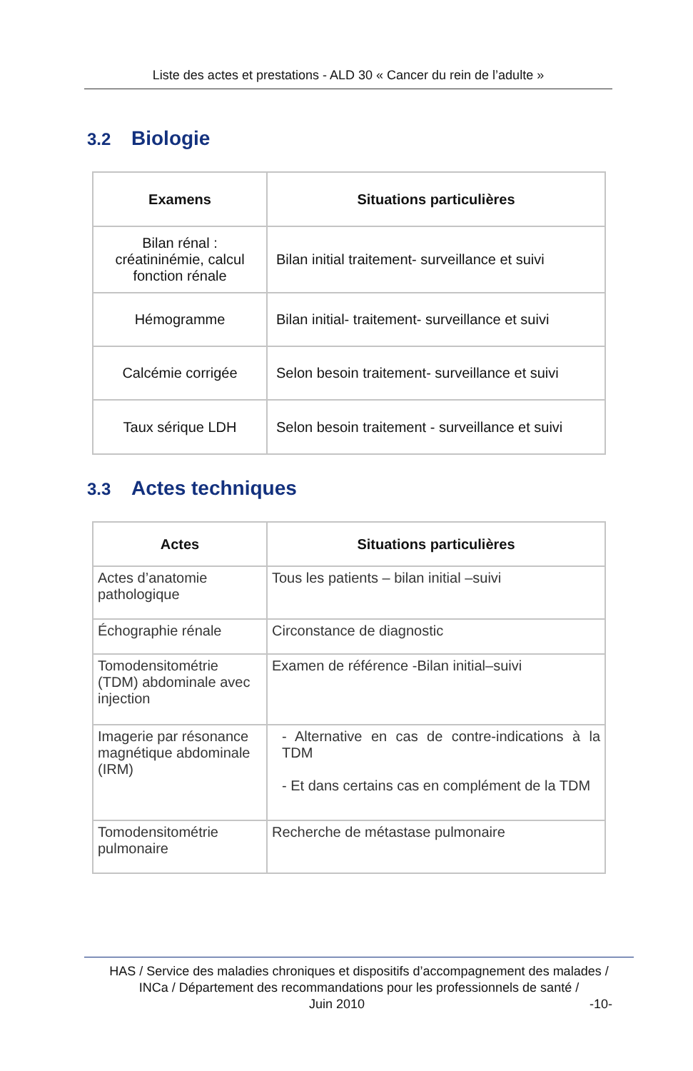Liste des actes et prestations - ALD 30 « Cancer du rein de l’adulte »
3.2 Biologie
| Examens | Situations particulières |
| --- | --- |
| Bilan rénal : créatininémie, calcul fonction rénale | Bilan initial traitement- surveillance et suivi |
| Hémogramme | Bilan initial- traitement- surveillance et suivi |
| Calcémie corrigée | Selon besoin traitement- surveillance et suivi |
| Taux sérique LDH | Selon besoin traitement - surveillance et suivi |
3.3 Actes techniques
| Actes | Situations particulières |
| --- | --- |
| Actes d’anatomie pathologique | Tous les patients – bilan initial –suivi |
| Échographie rénale | Circonstance de diagnostic |
| Tomodensitométrie (TDM) abdominale avec injection | Examen de référence -Bilan initial–suivi |
| Imagerie par résonance magnétique abdominale (IRM) | - Alternative en cas de contre-indications à la TDM - Et dans certains cas en complément de la TDM |
| Tomodensitométrie pulmonaire | Recherche de métastase pulmonaire |
HAS / Service des maladies chroniques et dispositifs d’accompagnement des malades /
INCa / Département des recommandations pour les professionnels de santé /
Juin 2010 -10-